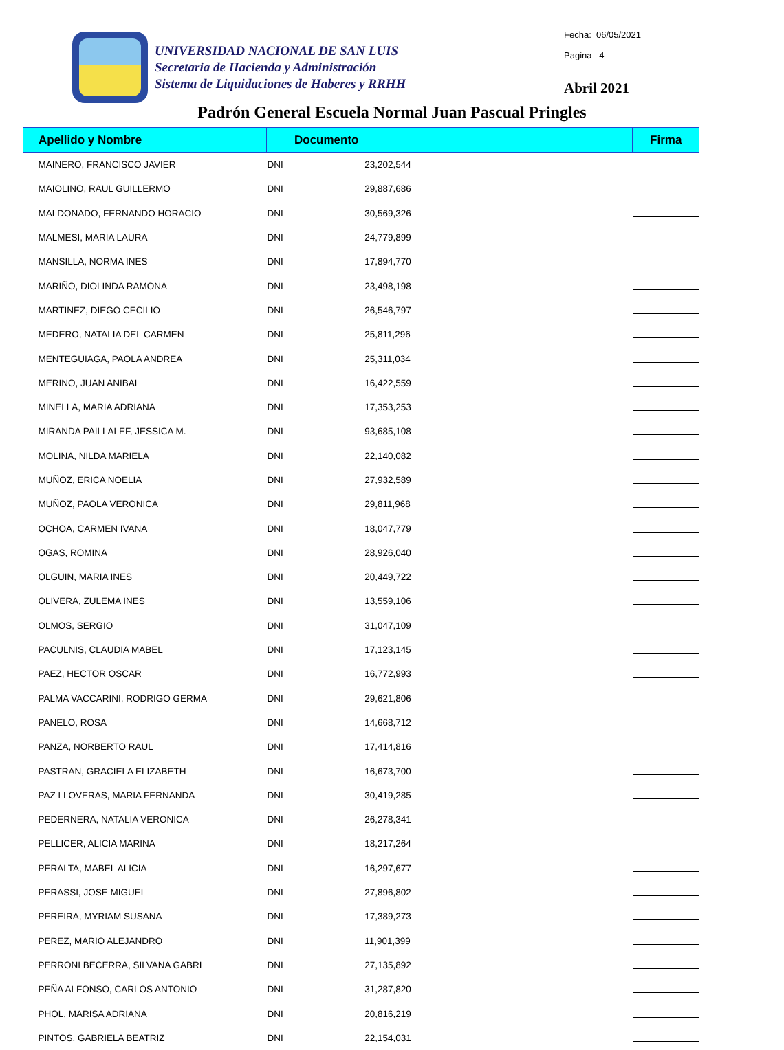UNIVERSIDAD NACIONAL DE SAN LUIS
Secretaria de Hacienda y Administración
Sistema de Liquidaciones de Haberes y RRHH
Fecha: 06/05/2021
Pagina 4
Abril 2021
Padrón General Escuela Normal Juan Pascual Pringles
| Apellido y Nombre | Documento | | Firma |
| --- | --- | --- | --- |
| MAINERO, FRANCISCO JAVIER | DNI | 23,202,544 | |
| MAIOLINO, RAUL GUILLERMO | DNI | 29,887,686 | |
| MALDONADO, FERNANDO HORACIO | DNI | 30,569,326 | |
| MALMESI, MARIA LAURA | DNI | 24,779,899 | |
| MANSILLA, NORMA INES | DNI | 17,894,770 | |
| MARIÑO, DIOLINDA RAMONA | DNI | 23,498,198 | |
| MARTINEZ, DIEGO CECILIO | DNI | 26,546,797 | |
| MEDERO, NATALIA DEL CARMEN | DNI | 25,811,296 | |
| MENTEGUIAGA, PAOLA ANDREA | DNI | 25,311,034 | |
| MERINO, JUAN ANIBAL | DNI | 16,422,559 | |
| MINELLA, MARIA ADRIANA | DNI | 17,353,253 | |
| MIRANDA PAILLALEF, JESSICA M. | DNI | 93,685,108 | |
| MOLINA, NILDA MARIELA | DNI | 22,140,082 | |
| MUÑOZ, ERICA NOELIA | DNI | 27,932,589 | |
| MUÑOZ, PAOLA VERONICA | DNI | 29,811,968 | |
| OCHOA, CARMEN IVANA | DNI | 18,047,779 | |
| OGAS, ROMINA | DNI | 28,926,040 | |
| OLGUIN, MARIA INES | DNI | 20,449,722 | |
| OLIVERA, ZULEMA INES | DNI | 13,559,106 | |
| OLMOS, SERGIO | DNI | 31,047,109 | |
| PACULNIS, CLAUDIA MABEL | DNI | 17,123,145 | |
| PAEZ, HECTOR OSCAR | DNI | 16,772,993 | |
| PALMA VACCARINI, RODRIGO GERMA | DNI | 29,621,806 | |
| PANELO, ROSA | DNI | 14,668,712 | |
| PANZA, NORBERTO RAUL | DNI | 17,414,816 | |
| PASTRAN, GRACIELA ELIZABETH | DNI | 16,673,700 | |
| PAZ LLOVERAS, MARIA FERNANDA | DNI | 30,419,285 | |
| PEDERNERA, NATALIA VERONICA | DNI | 26,278,341 | |
| PELLICER, ALICIA MARINA | DNI | 18,217,264 | |
| PERALTA, MABEL ALICIA | DNI | 16,297,677 | |
| PERASSI, JOSE MIGUEL | DNI | 27,896,802 | |
| PEREIRA, MYRIAM SUSANA | DNI | 17,389,273 | |
| PEREZ, MARIO ALEJANDRO | DNI | 11,901,399 | |
| PERRONI BECERRA, SILVANA GABRI | DNI | 27,135,892 | |
| PEÑA ALFONSO, CARLOS ANTONIO | DNI | 31,287,820 | |
| PHOL, MARISA ADRIANA | DNI | 20,816,219 | |
| PINTOS, GABRIELA BEATRIZ | DNI | 22,154,031 | |